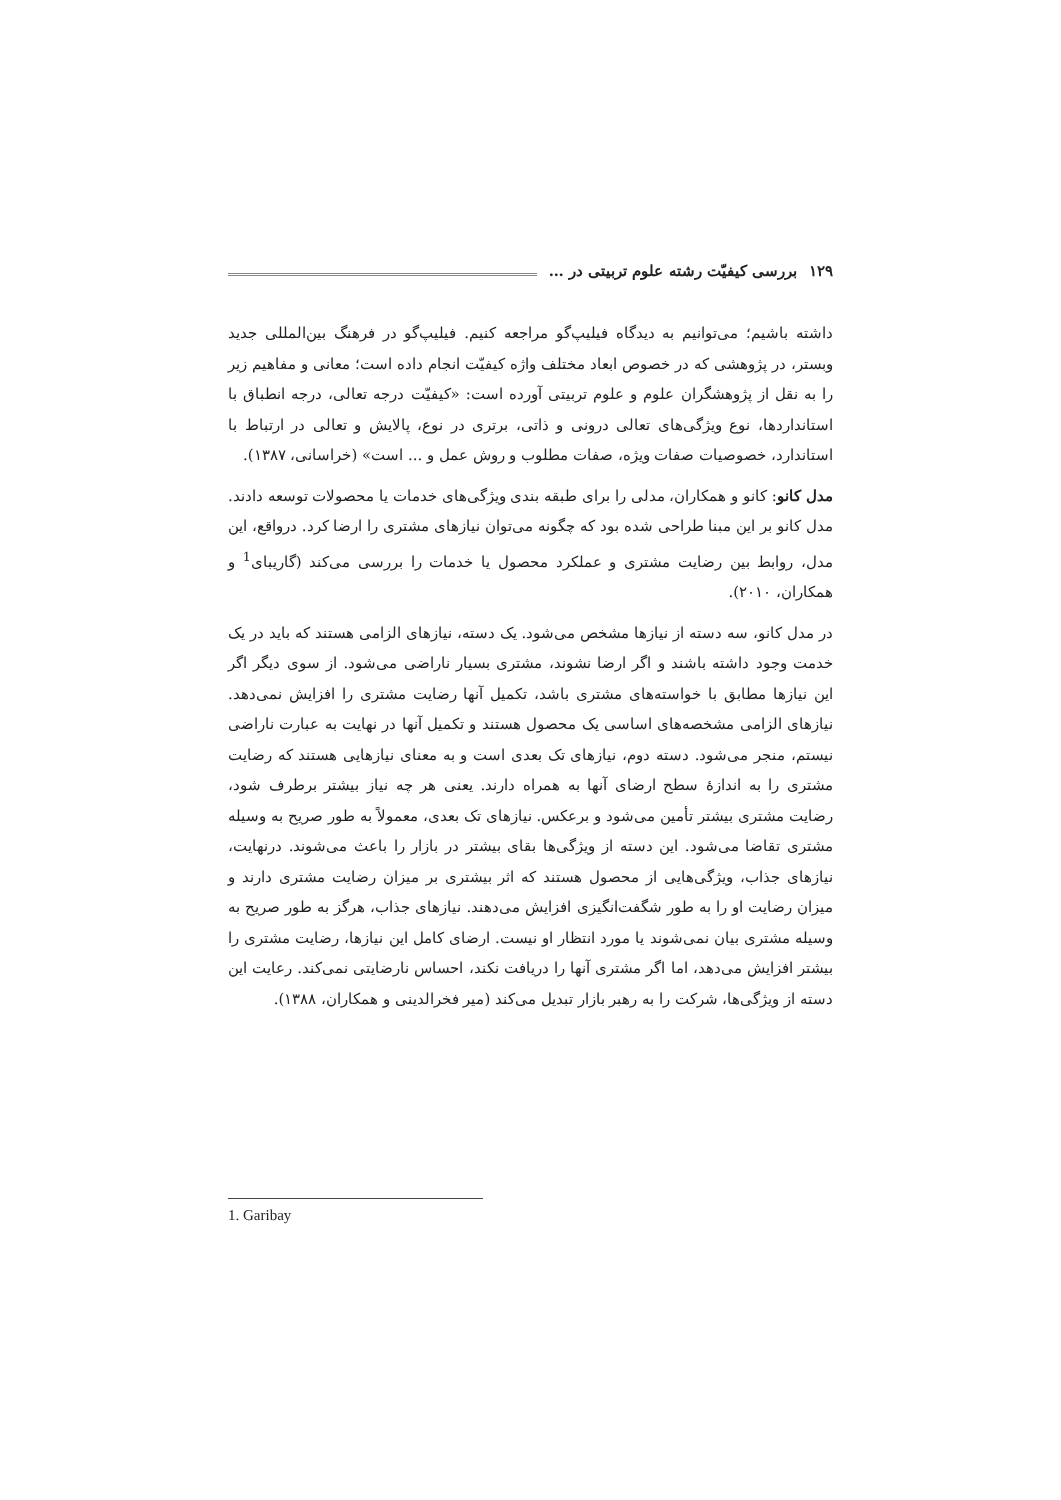١٢٩ بررسی کیفیّت رشته علوم تربیتی در …
داشته باشیم؛ می‌توانیم به دیدگاه فیلیپ‌گو مراجعه کنیم. فیلیپ‌گو در فرهنگ بین‌المللی جدید وبستر، در پژوهشی که در خصوص ابعاد مختلف واژه کیفیّت انجام داده است؛ معانی و مفاهیم زیر را به نقل از پژوهشگران علوم و علوم تربیتی آورده است: «کیفیّت درجه تعالی، درجه انطباق با استانداردها، نوع ویژگی‌های تعالی درونی و ذاتی، برتری در نوع، پالایش و تعالی در ارتباط با استاندارد، خصوصیات صفات ویژه، صفات مطلوب و روش عمل و ... است» (خراسانی، ١٣٨٧).
مدل کانو: کانو و همکاران، مدلی را برای طبقه بندی ویژگی‌های خدمات یا محصولات توسعه دادند. مدل کانو بر این مبنا طراحی شده بود که چگونه می‌توان نیازهای مشتری را ارضا کرد. درواقع، این مدل، روابط بین رضایت مشتری و عملکرد محصول یا خدمات را بررسی می‌کند (گاریبای<sup>1</sup> و همکاران، ٢٠١٠).
در مدل کانو، سه دسته از نیازها مشخص می‌شود. یک دسته، نیازهای الزامی هستند که باید در یک خدمت وجود داشته باشند و اگر ارضا نشوند، مشتری بسیار ناراضی می‌شود. از سوی دیگر اگر این نیازها مطابق با خواسته‌های مشتری باشد، تکمیل آنها رضایت مشتری را افزایش نمی‌دهد. نیازهای الزامی مشخصه‌های اساسی یک محصول هستند و تکمیل آنها در نهایت به عبارت ناراضی نیستم، منجر می‌شود. دسته دوم، نیازهای تک بعدی است و به معنای نیازهایی هستند که رضایت مشتری را به اندازهٔ سطح ارضای آنها به همراه دارند. یعنی هر چه نیاز بیشتر برطرف شود، رضایت مشتری بیشتر تأمین می‌شود و برعکس. نیازهای تک بعدی، معمولاً به طور صریح به وسیله مشتری تقاضا می‌شود. این دسته از ویژگی‌ها بقای بیشتر در بازار را باعث می‌شوند. درنهایت، نیازهای جذاب، ویژگی‌هایی از محصول هستند که اثر بیشتری بر میزان رضایت مشتری دارند و میزان رضایت او را به طور شگفت‌انگیزی افزایش می‌دهند. نیازهای جذاب، هرگز به طور صریح به وسیله مشتری بیان نمی‌شوند یا مورد انتظار او نیست. ارضای کامل این نیازها، رضایت مشتری را بیشتر افزایش می‌دهد، اما اگر مشتری آنها را دریافت نکند، احساس نارضایتی نمی‌کند. رعایت این دسته از ویژگی‌ها، شرکت را به رهبر بازار تبدیل می‌کند (میر فخرالدینی و همکاران، ١٣٨٨).
1. Garibay